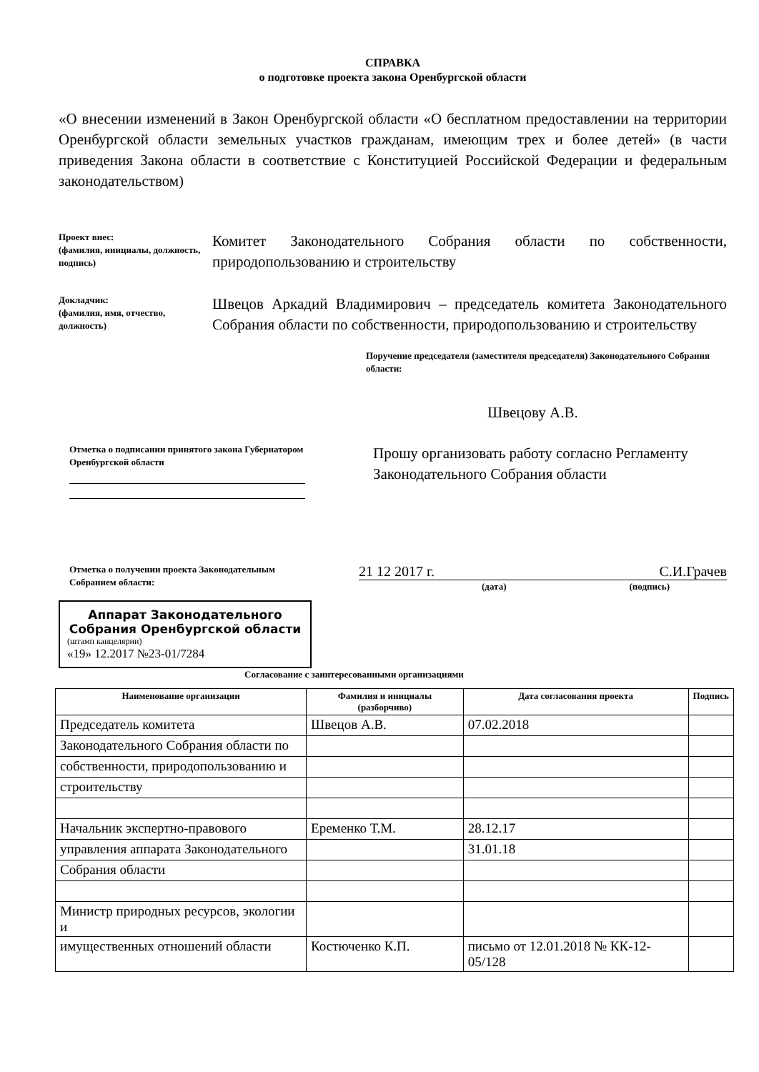СПРАВКА
о подготовке проекта закона Оренбургской области
«О внесении изменений в Закон Оренбургской области «О бесплатном предоставлении на территории Оренбургской области земельных участков гражданам, имеющим трех и более детей» (в части приведения Закона области в соответствие с Конституцией Российской Федерации и федеральным законодательством)
Проект внес:
(фамилия, инициалы, должность, подпись)
Комитет Законодательного Собрания области по собственности, природопользованию и строительству
Докладчик:
(фамилия, имя, отчество, должность)
Швецов Аркадий Владимирович – председатель комитета Законодательного Собрания области по собственности, природопользованию и строительству
Поручение председателя (заместителя председателя) Законодательного Собрания области:
Швецову А.В.
Отметка о подписании принятого закона Губернатором Оренбургской области
Прошу организовать работу согласно Регламенту Законодательного Собрания области
Отметка о получении проекта Законодательным Собранием области:
21 12 2017 г. С.И.Грачев
(дата) (подпись)
Аппарат Законодательного Собрания Оренбургской области
(штамп канцелярии)
«19» 12.2017 №23-01/7284
Согласование с заинтересованными организациями
| Наименование организации | Фамилия и инициалы (разборчиво) | Дата согласования проекта | Подпись |
| --- | --- | --- | --- |
| Председатель комитета | Швецов А.В. | 07.02.2018 | |
| Законодательного Собрания области по | | | |
| собственности, природопользованию и | | | |
| строительству | | | |
| Начальник экспертно-правового | Еременко Т.М. | 28.12.17 | |
| управления аппарата Законодательного | | 31.01.18 | |
| Собрания области | | | |
| Министр природных ресурсов, экологии и | | | |
| имущественных отношений области | Костюченко К.П. | письмо от 12.01.2018 № КК-12-05/128 | |